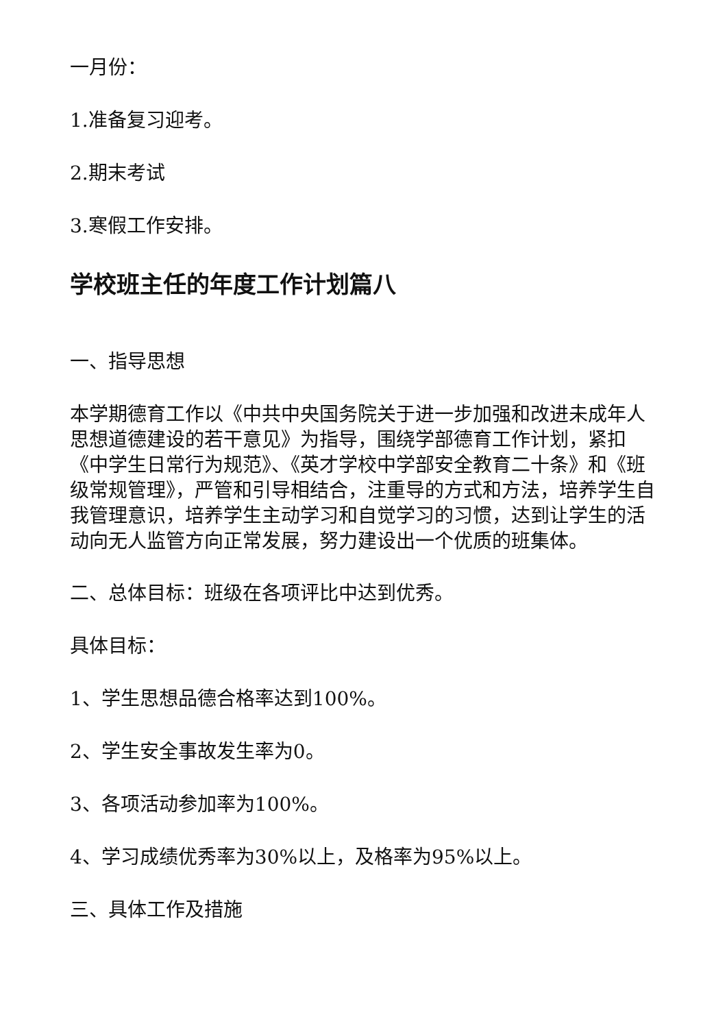一月份：
1.准备复习迎考。
2.期末考试
3.寒假工作安排。
学校班主任的年度工作计划篇八
一、指导思想
本学期德育工作以《中共中央国务院关于进一步加强和改进未成年人思想道德建设的若干意见》为指导，围绕学部德育工作计划，紧扣《中学生日常行为规范》、《英才学校中学部安全教育二十条》和《班级常规管理》，严管和引导相结合，注重导的方式和方法，培养学生自我管理意识，培养学生主动学习和自觉学习的习惯，达到让学生的活动向无人监管方向正常发展，努力建设出一个优质的班集体。
二、总体目标：班级在各项评比中达到优秀。
具体目标：
1、学生思想品德合格率达到100%。
2、学生安全事故发生率为0。
3、各项活动参加率为100%。
4、学习成绩优秀率为30%以上，及格率为95%以上。
三、具体工作及措施